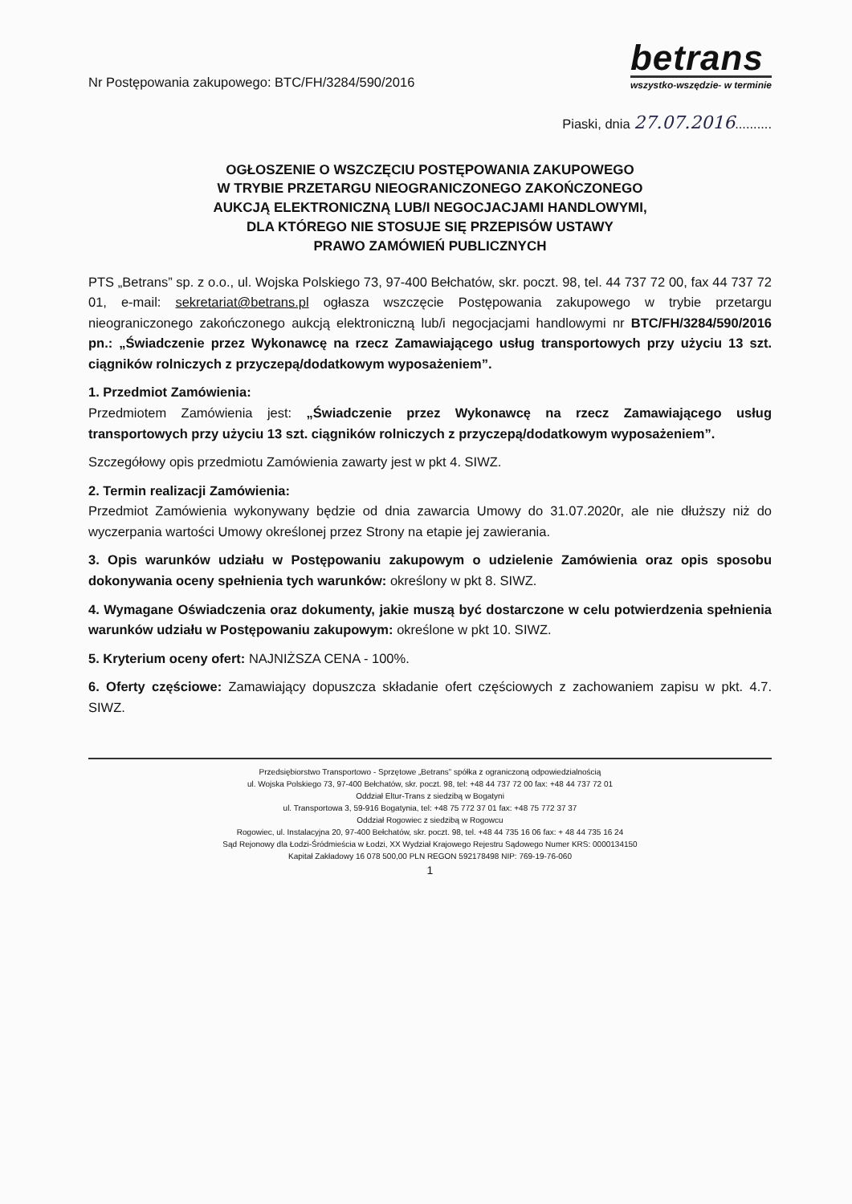Nr Postępowania zakupowego: BTC/FH/3284/590/2016
betrans
wszystko-wszędzie- w terminie
Piaski, dnia 27.07.2016..........
OGŁOSZENIE O WSZCZĘCIU POSTĘPOWANIA ZAKUPOWEGO
W TRYBIE PRZETARGU NIEOGRANICZONEGO ZAKOŃCZONEGO
AUKCJĄ ELEKTRONICZNĄ LUB/I NEGOCJACJAMI HANDLOWYMI,
DLA KTÓREGO NIE STOSUJE SIĘ PRZEPISÓW USTAWY
PRAWO ZAMÓWIEŃ PUBLICZNYCH
PTS „Betrans” sp. z o.o., ul. Wojska Polskiego 73, 97-400 Bełchatów, skr. poczt. 98, tel. 44 737 72 00, fax 44 737 72 01, e-mail: sekretariat@betrans.pl ogłasza wszczęcie Postępowania zakupowego w trybie przetargu nieograniczonego zakończonego aukcją elektroniczną lub/i negocjacjami handlowymi nr BTC/FH/3284/590/2016 pn.: „Świadczenie przez Wykonawcę na rzecz Zamawiającego usług transportowych przy użyciu 13 szt. ciągników rolniczych z przyczepą/dodatkowym wyposażeniem”.
1. Przedmiot Zamówienia:
Przedmiotem Zamówienia jest: „Świadczenie przez Wykonawcę na rzecz Zamawiającego usług transportowych przy użyciu 13 szt. ciągników rolniczych z przyczepą/dodatkowym wyposażeniem”.
Szczegółowy opis przedmiotu Zamówienia zawarty jest w pkt 4. SIWZ.
2. Termin realizacji Zamówienia:
Przedmiot Zamówienia wykonywany będzie od dnia zawarcia Umowy do 31.07.2020r, ale nie dłuższy niż do wyczerpania wartości Umowy określonej przez Strony na etapie jej zawierania.
3. Opis warunków udziału w Postępowaniu zakupowym o udzielenie Zamówienia oraz opis sposobu dokonywania oceny spełnienia tych warunków: określony w pkt 8. SIWZ.
4. Wymagane Oświadczenia oraz dokumenty, jakie muszą być dostarczone w celu potwierdzenia spełnienia warunków udziału w Postępowaniu zakupowym: określone w pkt 10. SIWZ.
5. Kryterium oceny ofert: NAJNIŻSZA CENA - 100%.
6. Oferty częściowe: Zamawiający dopuszcza składanie ofert częściowych z zachowaniem zapisu w pkt. 4.7. SIWZ.
Przedsiębiorstwo Transportowo - Sprzętowe „Betrans” spółka z ograniczoną odpowiedzialnością
ul. Wojska Polskiego 73, 97-400 Bełchatów, skr. poczt. 98, tel: +48 44 737 72 00 fax: +48 44 737 72 01
Oddział Eltur-Trans z siedzibą w Bogatyni
ul. Transportowa 3, 59-916 Bogatynia, tel: +48 75 772 37 01 fax: +48 75 772 37 37
Oddział Rogowiec z siedzibą w Rogowcu
Rogowiec, ul. Instalacyjna 20, 97-400 Bełchatów, skr. poczt. 98, tel. +48 44 735 16 06 fax: + 48 44 735 16 24
Sąd Rejonowy dla Łodzi-Śródmieścia w Łodzi, XX Wydział Krajowego Rejestru Sądowego Numer KRS: 0000134150
Kapitał Zakładowy 16 078 500,00 PLN REGON 592178498 NIP: 769-19-76-060
1